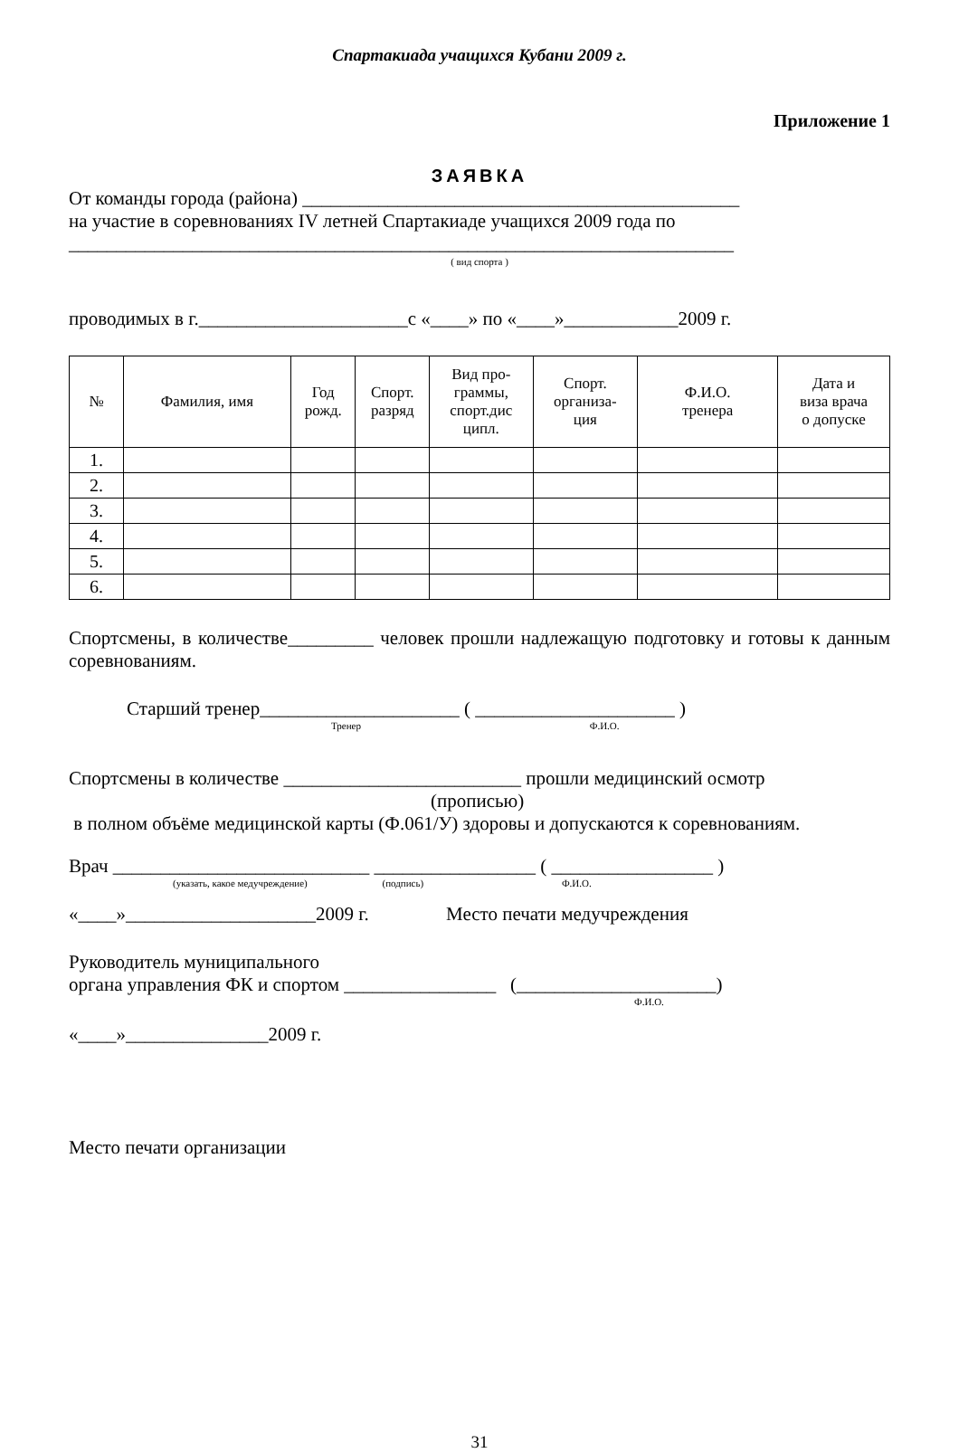Спартакиада учащихся Кубани 2009 г.
Приложение 1
ЗАЯВКА
От команды города (района) ______________________________________________
на участие в соревнованиях IV летней Спартакиаде учащихся 2009 года по
______________________________________________________________________
( вид спорта )
проводимых в г.______________________с «____» по «____»____________2009 г.
| № | Фамилия, имя | Год рожд. | Спорт. разряд | Вид про- граммы, спорт.дис ципл. | Спорт. организа- ция | Ф.И.О. тренера | Дата и виза врача о допуске |
| --- | --- | --- | --- | --- | --- | --- | --- |
| 1. | | | | | | | |
| 2. | | | | | | | |
| 3. | | | | | | | |
| 4. | | | | | | | |
| 5. | | | | | | | |
| 6. | | | | | | | |
Спортсмены, в количестве_________ человек прошли надлежащую подготовку и готовы к данным соревнованиям.
Старший тренер_____________________ ( _____________________ )
Тренер Ф.И.О.
Спортсмены в количестве _________________________ прошли медицинский осмотр
(прописью)
в полном объёме медицинской карты (Ф.061/У) здоровы и допускаются к соревнованиям.
Врач ___________________________ _________________ ( _________________ )
(указать, какое медучреждение) (подпись) Ф.И.О.
«____»____________________2009 г. Место печати медучреждения
Руководитель муниципального
органа управления ФК и спортом ________________ (_____________________)
Ф.И.О.
«____»_______________2009 г.
Место печати организации
31